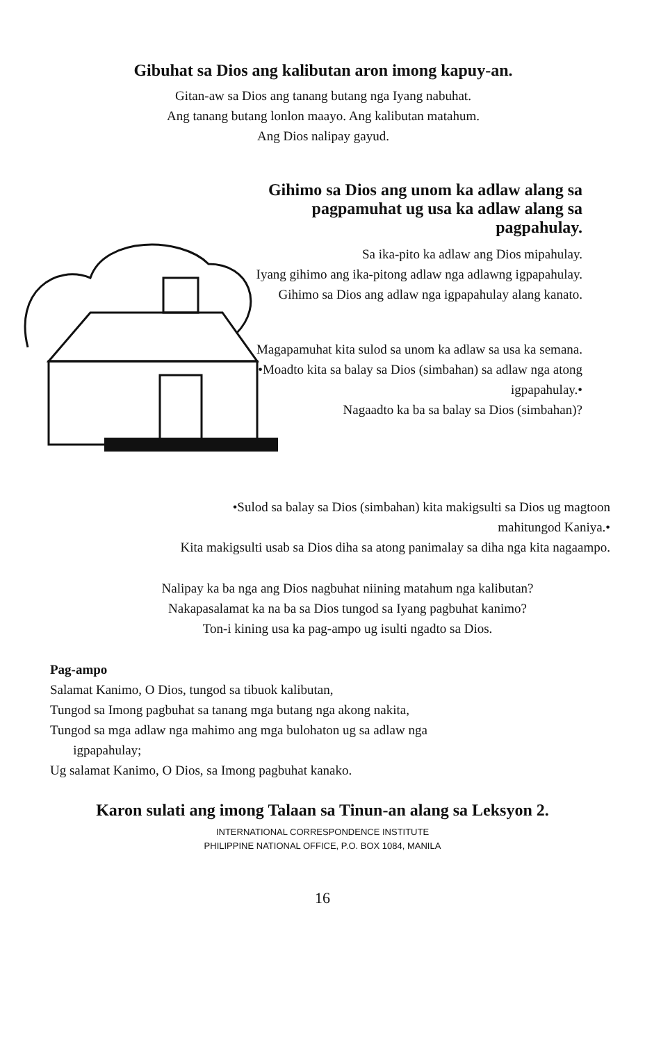Gibuhat sa Dios ang kalibutan aron imong kapuy-an.
Gitan-aw sa Dios ang tanang butang nga Iyang nabuhat.
Ang tanang butang lonlon maayo. Ang kalibutan matahum.
Ang Dios nalipay gayud.
Gihimo sa Dios ang unom ka adlaw alang sa pagpamuhat ug usa ka adlaw alang sa pagpahulay.
Sa ika-pito ka adlaw ang Dios mipahulay.
Iyang gihimo ang ika-pitong adlaw nga adlawng igpapahulay.
Gihimo sa Dios ang adlaw nga igpapahulay alang kanato.
Magapamuhat kita sulod sa unom ka adlaw sa usa ka semana.
•Moadto kita sa balay sa Dios (simbahan) sa adlaw nga atong igpapahulay.•
Nagaadto ka ba sa balay sa Dios (simbahan)?
•Sulod sa balay sa Dios (simbahan) kita makigsulti sa Dios ug magtoon mahitungod Kaniya.•
Kita makigsulti usab sa Dios diha sa atong panimalay sa diha nga kita nagaampo.
Nalipay ka ba nga ang Dios nagbuhat niining matahum nga kalibutan?
Nakapasalamat ka na ba sa Dios tungod sa Iyang pagbuhat kanimo?
Ton-i kining usa ka pag-ampo ug isulti ngadto sa Dios.
Pag-ampo
Salamat Kanimo, O Dios, tungod sa tibuok kalibutan,
Tungod sa Imong pagbuhat sa tanang mga butang nga akong nakita,
Tungod sa mga adlaw nga mahimo ang mga bulohaton ug sa adlaw nga
igpapahulay;
Ug salamat Kanimo, O Dios, sa Imong pagbuhat kanako.
Karon sulati ang imong Talaan sa Tinun-an alang sa Leksyon 2.
INTERNATIONAL CORRESPONDENCE INSTITUTE
PHILIPPINE NATIONAL OFFICE, P.O. BOX 1084, MANILA
16